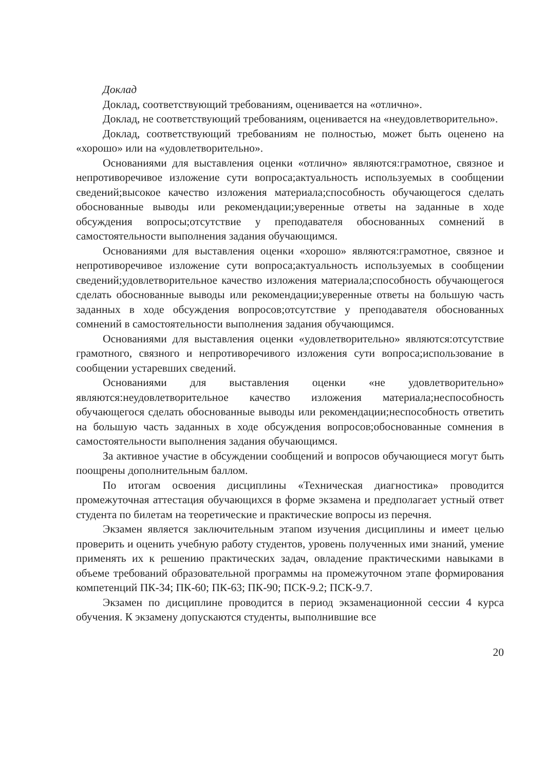Доклад
Доклад, соответствующий требованиям, оценивается на «отлично».
Доклад, не соответствующий требованиям, оценивается на «неудовлетворительно».
Доклад, соответствующий требованиям не полностью, может быть оценено на «хорошо» или на «удовлетворительно».
Основаниями для выставления оценки «отлично» являются:грамотное, связное и непротиворечивое изложение сути вопроса;актуальность используемых в сообщении сведений;высокое качество изложения материала;способность обучающегося сделать обоснованные выводы или рекомендации;уверенные ответы на заданные в ходе обсуждения вопросы;отсутствие у преподавателя обоснованных сомнений в самостоятельности выполнения задания обучающимся.
Основаниями для выставления оценки «хорошо» являются:грамотное, связное и непротиворечивое изложение сути вопроса;актуальность используемых в сообщении сведений;удовлетворительное качество изложения материала;способность обучающегося сделать обоснованные выводы или рекомендации;уверенные ответы на большую часть заданных в ходе обсуждения вопросов;отсутствие у преподавателя обоснованных сомнений в самостоятельности выполнения задания обучающимся.
Основаниями для выставления оценки «удовлетворительно» являются:отсутствие грамотного, связного и непротиворечивого изложения сути вопроса;использование в сообщении устаревших сведений.
Основаниями для выставления оценки «не удовлетворительно» являются:неудовлетворительное качество изложения материала;неспособность обучающегося сделать обоснованные выводы или рекомендации;неспособность ответить на большую часть заданных в ходе обсуждения вопросов;обоснованные сомнения в самостоятельности выполнения задания обучающимся.
За активное участие в обсуждении сообщений и вопросов обучающиеся могут быть поощрены дополнительным баллом.
По итогам освоения дисциплины «Техническая диагностика» проводится промежуточная аттестация обучающихся в форме экзамена и предполагает устный ответ студента по билетам на теоретические и практические вопросы из перечня.
Экзамен является заключительным этапом изучения дисциплины и имеет целью проверить и оценить учебную работу студентов, уровень полученных ими знаний, умение применять их к решению практических задач, овладение практическими навыками в объеме требований образовательной программы на промежуточном этапе формирования компетенций ПК-34; ПК-60; ПК-63; ПК-90; ПСК-9.2; ПСК-9.7.
Экзамен по дисциплине проводится в период экзаменационной сессии 4 курса обучения. К экзамену допускаются студенты, выполнившие все
20